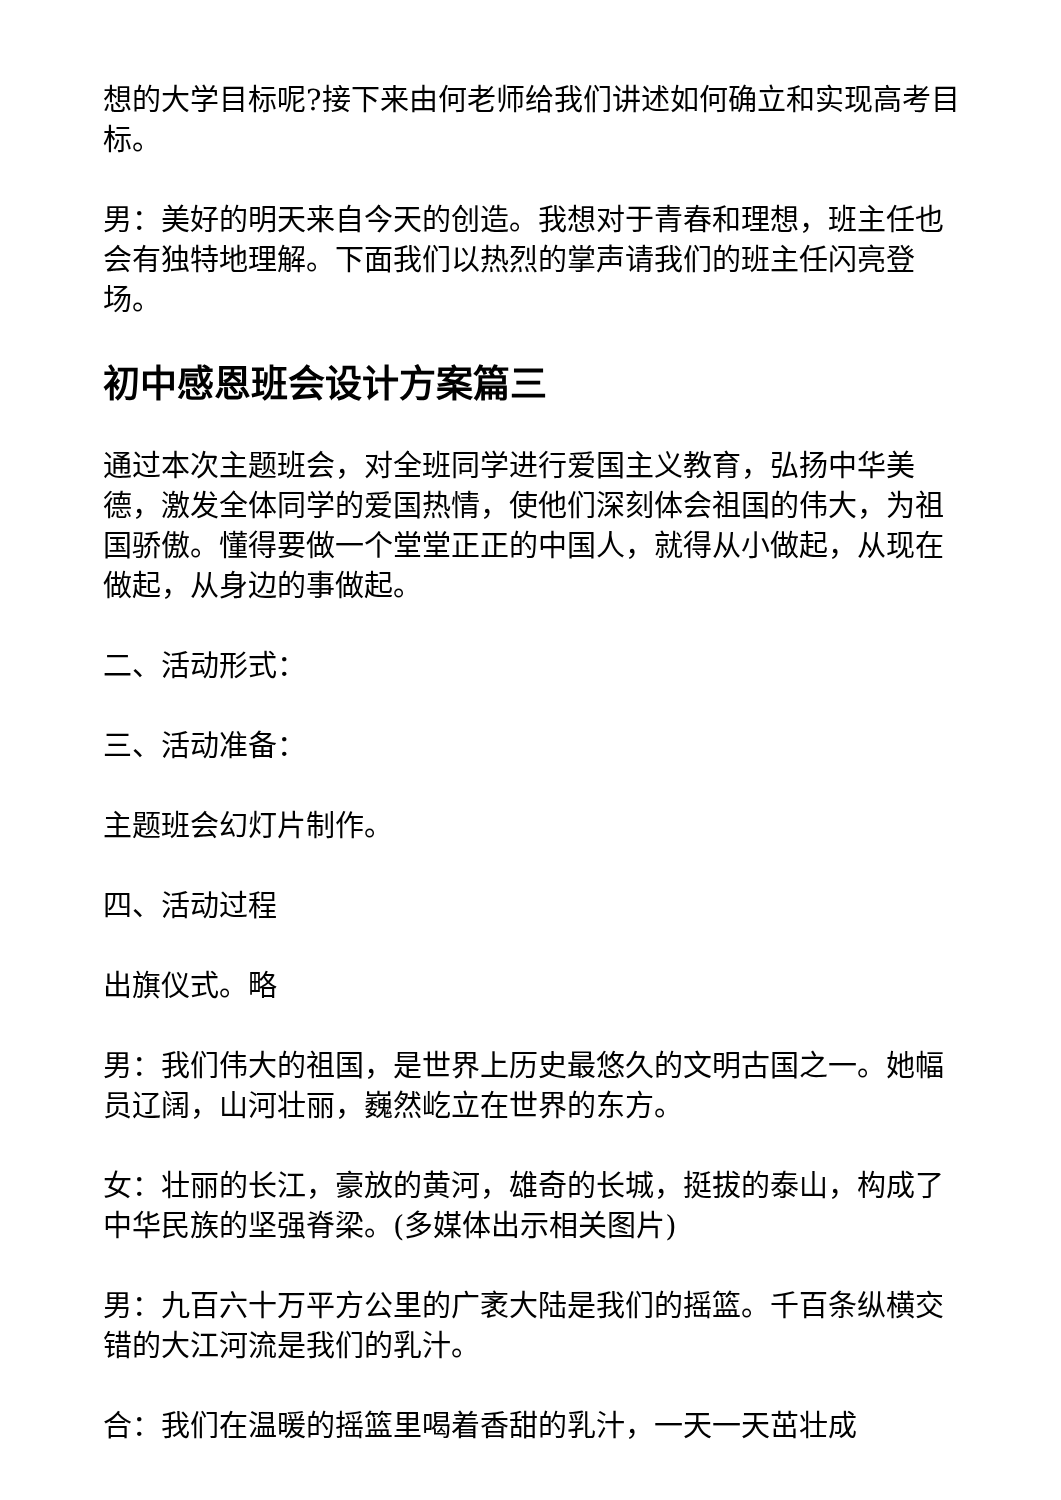想的大学目标呢?接下来由何老师给我们讲述如何确立和实现高考目标。
男：美好的明天来自今天的创造。我想对于青春和理想，班主任也会有独特地理解。下面我们以热烈的掌声请我们的班主任闪亮登场。
初中感恩班会设计方案篇三
通过本次主题班会，对全班同学进行爱国主义教育，弘扬中华美德，激发全体同学的爱国热情，使他们深刻体会祖国的伟大，为祖国骄傲。懂得要做一个堂堂正正的中国人，就得从小做起，从现在做起，从身边的事做起。
二、活动形式：
三、活动准备：
主题班会幻灯片制作。
四、活动过程
出旗仪式。略
男：我们伟大的祖国，是世界上历史最悠久的文明古国之一。她幅员辽阔，山河壮丽，巍然屹立在世界的东方。
女：壮丽的长江，豪放的黄河，雄奇的长城，挺拔的泰山，构成了中华民族的坚强脊梁。(多媒体出示相关图片)
男：九百六十万平方公里的广袤大陆是我们的摇篮。千百条纵横交错的大江河流是我们的乳汁。
合：我们在温暖的摇篮里喝着香甜的乳汁，一天一天茁壮成